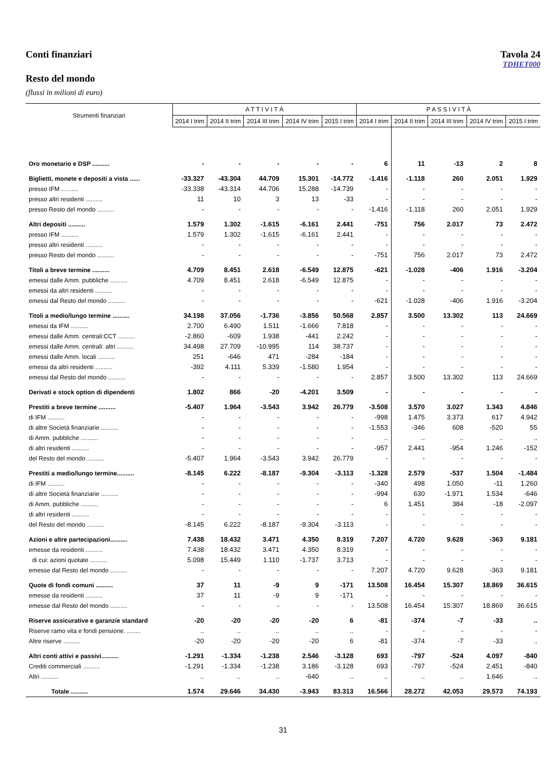Conti finanziari Tavola 24
TDHET000
Resto del mondo
(flussi in milioni di euro)
| Strumenti finanziari | A T T I V I T À | | | | | P A S S I V I T À | | | | |
| --- | --- | --- | --- | --- | --- | --- | --- | --- | --- | --- |
| | 2014 I trim | 2014 II trim | 2014 III trim | 2014 IV trim | 2015 I trim | 2014 I trim | 2014 II trim | 2014 III trim | 2014 IV trim | 2015 I trim |
| Oro monetario e DSP .......... | - | - | - | - | - | 6 | 11 | -13 | 2 | 8 |
| Biglietti, monete e depositi a vista ...... | -33.327 | -43.304 | 44.709 | 15.301 | -14.772 | -1.416 | -1.118 | 260 | 2.051 | 1.929 |
| presso IFM .......... | -33.338 | -43.314 | 44.706 | 15.288 | -14.739 | - | - | - | - | - |
| presso altri residenti .......... | 11 | 10 | 3 | 13 | -33 | - | - | - | - | - |
| presso Resto del mondo .......... | - | - | - | - | - | -1.416 | -1.118 | 260 | 2.051 | 1.929 |
| Altri depositi .......... | 1.579 | 1.302 | -1.615 | -6.161 | 2.441 | -751 | 756 | 2.017 | 73 | 2.472 |
| presso IFM .......... | 1.579 | 1.302 | -1.615 | -6.161 | 2.441 | - | - | - | - | - |
| presso altri residenti .......... | - | - | - | - | - | - | - | - | - | - |
| presso Resto del mondo .......... | - | - | - | - | - | -751 | 756 | 2.017 | 73 | 2.472 |
| Titoli a breve termine .......... | 4.709 | 8.451 | 2.618 | -6.549 | 12.875 | -621 | -1.028 | -406 | 1.916 | -3.204 |
| emessi dalle Amm. pubbliche .......... | 4.709 | 8.451 | 2.618 | -6.549 | 12.875 | - | - | - | - | - |
| emessi da altri residenti .......... | - | - | - | - | - | - | - | - | - | - |
| emessi dal Resto del mondo .......... | - | - | - | - | - | -621 | -1.028 | -406 | 1.916 | -3.204 |
| Titoli a medio/lungo termine .......... | 34.198 | 37.056 | -1.736 | -3.856 | 50.568 | 2.857 | 3.500 | 13.302 | 113 | 24.669 |
| emessi da IFM .......... | 2.700 | 6.490 | 1.511 | -1.666 | 7.818 | - | - | - | - | - |
| emessi dalle Amm. centrali:CCT .......... | -2.860 | -609 | 1.938 | -441 | 2.242 | - | - | - | - | - |
| emessi dalle Amm. centrali: altri .......... | 34.498 | 27.709 | -10.995 | 114 | 38.737 | - | - | - | - | - |
| emessi dalle Amm. locali .......... | 251 | -646 | 471 | -284 | -184 | - | - | - | - | - |
| emessi da altri residenti .......... | -392 | 4.111 | 5.339 | -1.580 | 1.954 | - | - | - | - | - |
| emessi dal Resto del mondo .......... | - | - | - | - | - | 2.857 | 3.500 | 13.302 | 113 | 24.669 |
| Derivati e stock option di dipendenti | 1.802 | 866 | -20 | -4.201 | 3.509 | - | - | - | - | - |
| Prestiti a breve termine .......... | -5.407 | 1.964 | -3.543 | 3.942 | 26.779 | -3.508 | 3.570 | 3.027 | 1.343 | 4.846 |
| di IFM .......... | - | - | - | - | - | -998 | 1.475 | 3.373 | 617 | 4.942 |
| di altre Società finanziarie .......... | - | - | - | - | - | -1.553 | -346 | 608 | -520 | 55 |
| di Amm. pubbliche .......... | - | - | - | - | - | .. | .. | .. | .. | .. |
| di altri residenti .......... | - | - | - | - | - | -957 | 2.441 | -954 | 1.246 | -152 |
| del Resto del mondo .......... | -5.407 | 1.964 | -3.543 | 3.942 | 26.779 | - | - | - | - | - |
| Prestiti a medio/lungo termine.......... | -8.145 | 6.222 | -8.187 | -9.304 | -3.113 | -1.328 | 2.579 | -537 | 1.504 | -1.484 |
| di IFM .......... | - | - | - | - | - | -340 | 498 | 1.050 | -11 | 1.260 |
| di altre Società finanziarie .......... | - | - | - | - | - | -994 | 630 | -1.971 | 1.534 | -646 |
| di Amm. pubbliche .......... | - | - | - | - | - | 6 | 1.451 | 384 | -18 | -2.097 |
| di altri residenti .......... | - | - | - | - | - | - | - | - | - | - |
| del Resto del mondo .......... | -8.145 | 6.222 | -8.187 | -9.304 | -3.113 | - | - | - | - | - |
| Azioni e altre partecipazioni.......... | 7.438 | 18.432 | 3.471 | 4.350 | 8.319 | 7.207 | 4.720 | 9.628 | -363 | 9.181 |
| emesse da residenti .......... | 7.438 | 18.432 | 3.471 | 4.350 | 8.319 | - | - | - | - | - |
| di cui: azioni quotate .......... | 5.098 | 15.449 | 1.110 | -1.737 | 3.713 | - | - | - | - | - |
| emesse dal Resto del mondo .......... | - | - | - | - | - | 7.207 | 4.720 | 9.628 | -363 | 9.181 |
| Quote di fondi comuni .......... | 37 | 11 | -9 | 9 | -171 | 13.508 | 16.454 | 15.307 | 18.869 | 36.615 |
| emesse da residenti .......... | 37 | 11 | -9 | 9 | -171 | - | - | - | - | - |
| emesse dal Resto del mondo .......... | - | - | - | - | - | 13.508 | 16.454 | 15.307 | 18.869 | 36.615 |
| Riserve assicurative e garanzie standard | -20 | -20 | -20 | -20 | 6 | -81 | -374 | -7 | -33 | .. |
| Riserve ramo vita e fondi pensione. ........ | .. | .. | .. | .. | .. | - | - | - | - | - |
| Altre riserve .......... | -20 | -20 | -20 | -20 | 6 | -81 | -374 | -7 | -33 | .. |
| Altri conti attivi e passivi.......... | -1.291 | -1.334 | -1.238 | 2.546 | -3.128 | 693 | -797 | -524 | 4.097 | -840 |
| Crediti commerciali .......... | -1.291 | -1.334 | -1.238 | 3.186 | -3.128 | 693 | -797 | -524 | 2.451 | -840 |
| Altri .......... | .. | .. | .. | -640 | .. | .. | .. | .. | 1.646 | .. |
| Totale .......... | 1.574 | 29.646 | 34.430 | -3.943 | 83.313 | 16.566 | 28.272 | 42.053 | 29.573 | 74.193 |
31